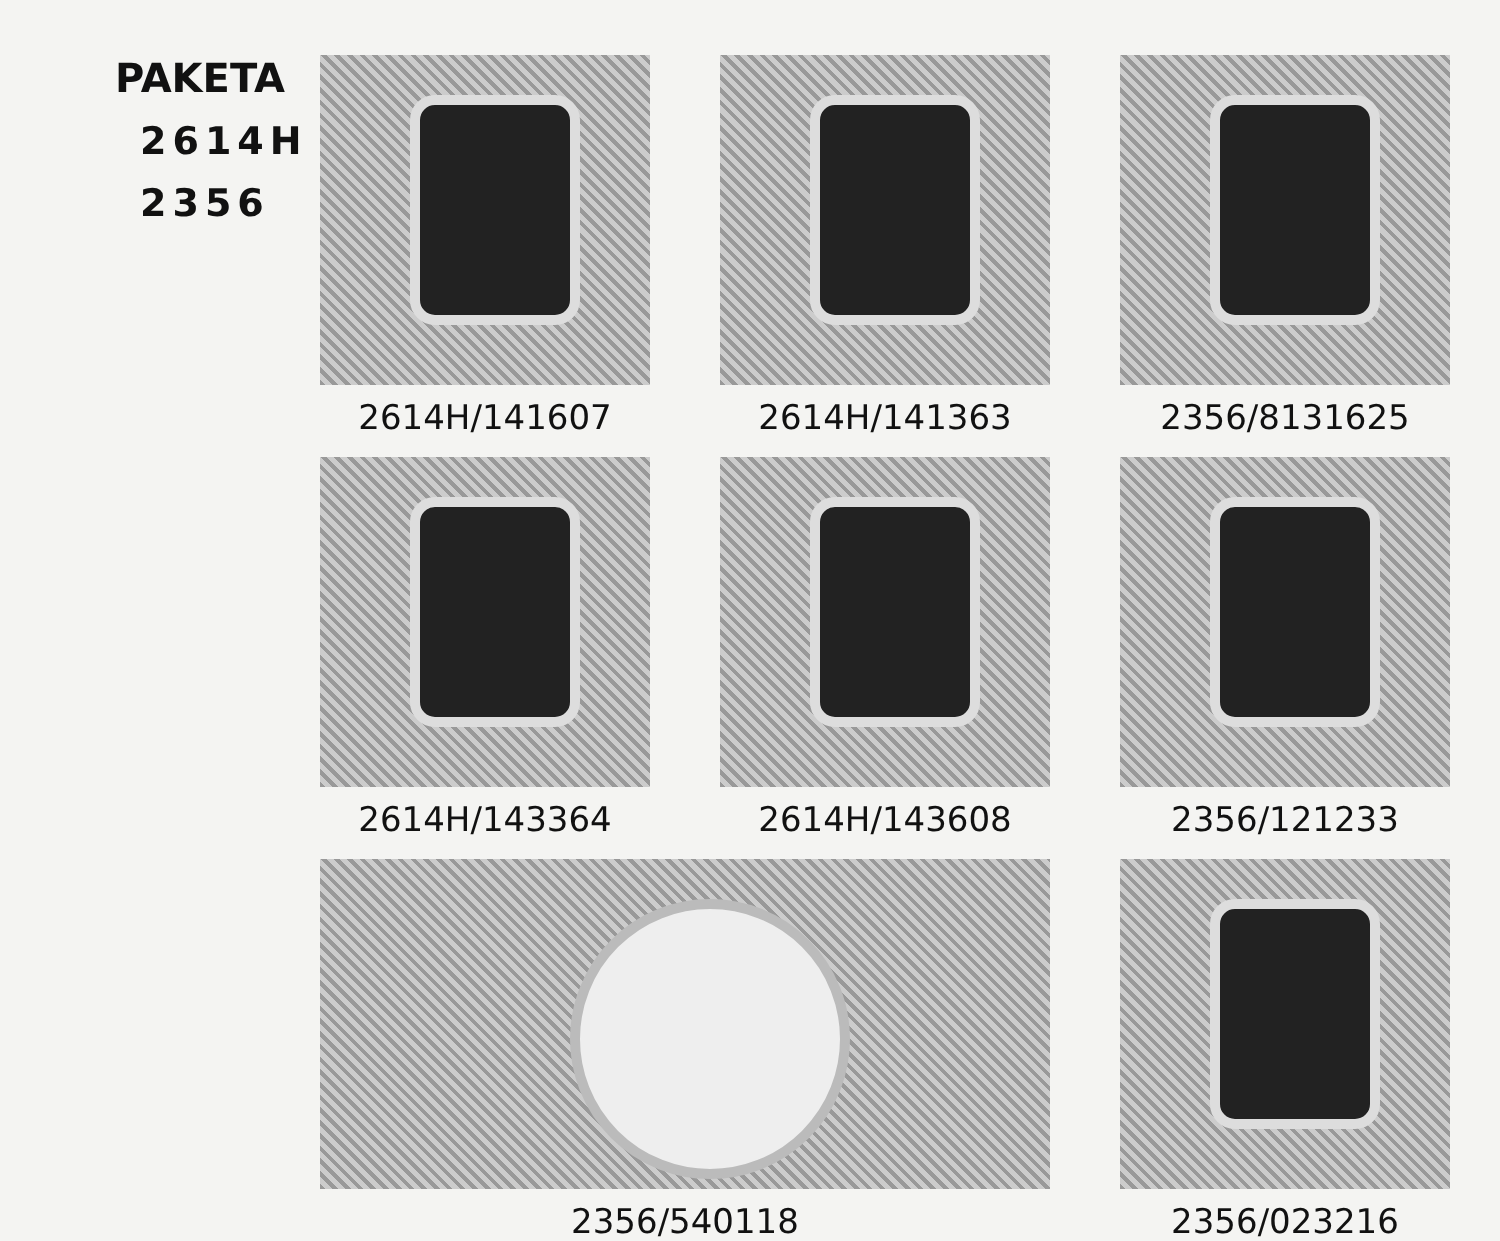PAKETA
2614H
2356
2614H/141607
2614H/141363
2356/8131625
2614H/143364
2614H/143608
2356/121233
2356/540118
2356/023216